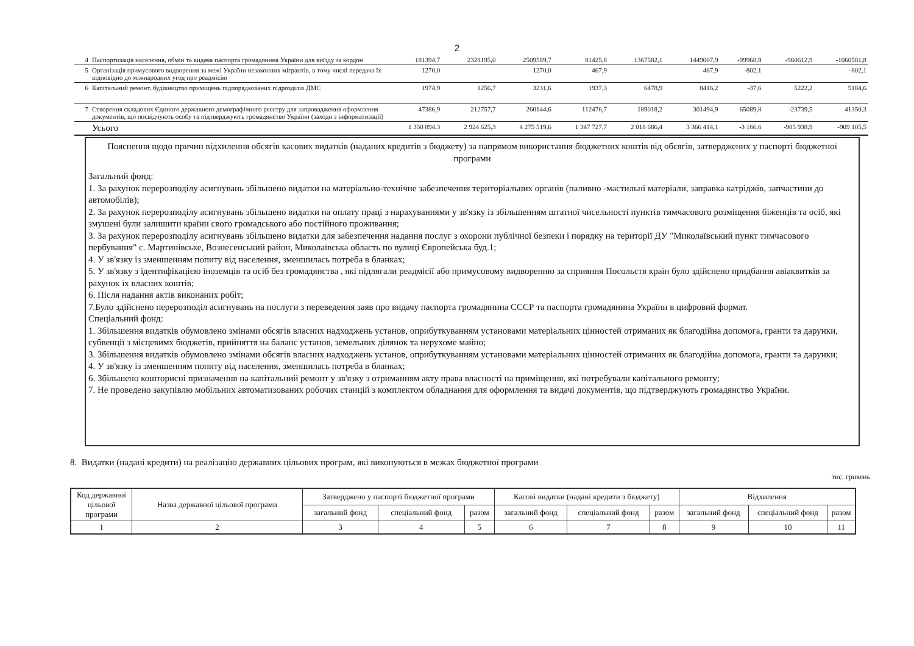2
| 4 | Паспортизація населення, обмін та видача паспорта громадянина України для виїзду за кордон | 181394,7 | 2328195,0 | 2509589,7 | 81425,8 | 1367582,1 | 1449007,9 | -99968,9 | -960612,9 | -1060581,8 |
| 5 | Організація примусового видворення за межі України незаконних мігрантів, в тому числі передача їх відповідно до міжнародних угод про реадмісію | 1270,0 | | 1270,0 | 467,9 | | 467,9 | -802,1 | | -802,1 |
| 6 | Капітальний ремонт, будівництво приміщень підпорядкованих підрозділів ДМС | 1974,9 | 1256,7 | 3231,6 | 1937,3 | 6478,9 | 8416,2 | -37,6 | 5222,2 | 5184,6 |
| 7 | Створення складових Єдиного державного демографічного реєстру для запровадження оформлення документів, що посвідчують особу та підтверджують громадянство України (заходи з інформатизації) | 47386,9 | 212757,7 | 260144,6 | 112476,7 | 189018,2 | 301494,9 | 65089,8 | -23739,5 | 41350,3 |
| | Усього | 1 350 894,3 | 2 924 625,3 | 4 275 519,6 | 1 347 727,7 | 2 018 686,4 | 3 366 414,1 | -3 166,6 | -905 938,9 | -909 105,5 |
Пояснення щодо причин відхилення обсягів касових видатків (наданих кредитів з бюджету) за напрямом використання бюджетних коштів від обсягів, затверджених у паспорті бюджетної програми
Загальний фонд:
1. За рахунок перерозподілу асигнувань збільшено видатки на матеріально-технічне забезпечення територіальних органів (паливно -мастильні матеріали, заправка катріджів, запчастини до автомобілів);
2. За рахунок перерозподілу асигнувань збільшено видатки на оплату праці з нарахуваннями у зв'язку із збільшенням штатної чисельності пунктів тимчасового розміщення біженців та осіб, які змушені були залишити країни свого громадського або постійного проживання;
3. За рахунок перерозподілу асигнувань збільшено видатки для забезпечення надання послуг з охорони публічної безпеки і порядку на території ДУ "Миколаївський пункт тимчасового пербування" с. Мартинівське, Вознесенський район, Миколаївська область по вулиці Європейська буд.1;
4. У зв'язку із зменшенням попиту від населення, зменшилась потреба в бланках;
5. У зв'язку з ідентифікацією іноземців та осіб без громадянства , які підлягали реадмісії або примусовому видворенню за сприяння Посольств країн було здійснено придбання авіаквитків за рахунок їх власних коштів;
6. Після надання актів виконаних робіт;
7.Було здійснено перерозподіл асигнувань на послуги з переведення заяв про видачу паспорта громадянина СССР та паспорта громадянина України в цифровий формат.
Спеціальний фонд:
1. Збільшення видатків обумовлено змінами обсягів власних надходжень установ, оприбуткуванням установами матеріальних цінностей отриманих як благодійна допомога, гранти та дарунки, субвенції з місцевимх бюджетів, прийняття на баланс установ, земельних ділянок та нерухоме майно;
3. Збільшення видатків обумовлено змінами обсягів власних надходжень установ, оприбуткуванням установами матеріальних цінностей отриманих як благодійна допомога, гранти та дарунки;
4. У зв'язку із зменшенням попиту від населення, зменшилась потреба в бланках;
6. Збільшено кошторисні призначення на капітальний ремонт у зв'язку з отриманням акту права власності на приміщення, які потребували капітального ремонту;
7. Не проведено закупівлю мобільних автоматизованих робочих станцій з комплектом обладнання для оформлення та видачі документів, що підтверджують громадянство України.
8. Видатки (надані кредити) на реалізацію державних цільових програм, які виконуються в межах бюджетної програми
тис. гривень
| Код державної цільової програми | Назва державної цільової програми | Затверджено у паспорті бюджетної програми | | | Касові видатки (надані кредити з бюджету) | | | Відхилення | | |
| --- | --- | --- | --- | --- | --- | --- | --- | --- | --- | --- |
| | | загальний фонд | спеціальний фонд | разом | загальний фонд | спеціальний фонд | разом | загальний фонд | спеціальний фонд | разом |
| 1 | 2 | 3 | 4 | 5 | 6 | 7 | 8 | 9 | 10 | 11 |